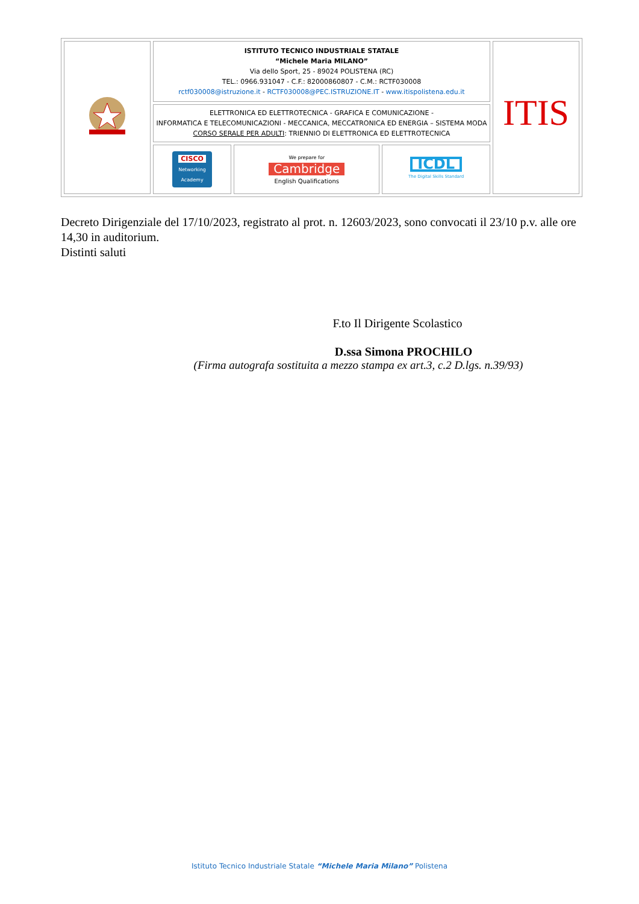| | ISTITUTO TECNICO INDUSTRIALE STATALE “Michele Maria MILANO” Via dello Sport, 25 - 89024 POLISTENA (RC) TEL.: 0966.931047 - C.F.: 82000860807 - C.M.: RCTF030008 rctf030008@istruzione.it - RCTF030008@PEC.ISTRUZIONE.IT - www.itispolistena.edu.it | | | ITIS |
| | ELETTRONICA ED ELETTROTECNICA - GRAFICA E COMUNICAZIONE - INFORMATICA E TELECOMUNICAZIONI - MECCANICA, MECCATRONICA ED ENERGIA – SISTEMA MODA CORSO SERALE PER ADULTI : TRIENNIO DI ELETTRONICA ED ELETTROTECNICA | | | |
| | CISCO Networking Academy | We prepare for Cambridge English Qualifications | ICDL The Digital Skills Standard | |
Decreto Dirigenziale del 17/10/2023, registrato al prot. n. 12603/2023, sono convocati il 23/10 p.v. alle ore 14,30 in auditorium.
Distinti saluti
F.to Il Dirigente Scolastico
D.ssa Simona PROCHILO
(Firma autografa sostituita a mezzo stampa ex art.3, c.2 D.lgs. n.39/93)
Istituto Tecnico Industriale Statale “Michele Maria Milano” Polistena